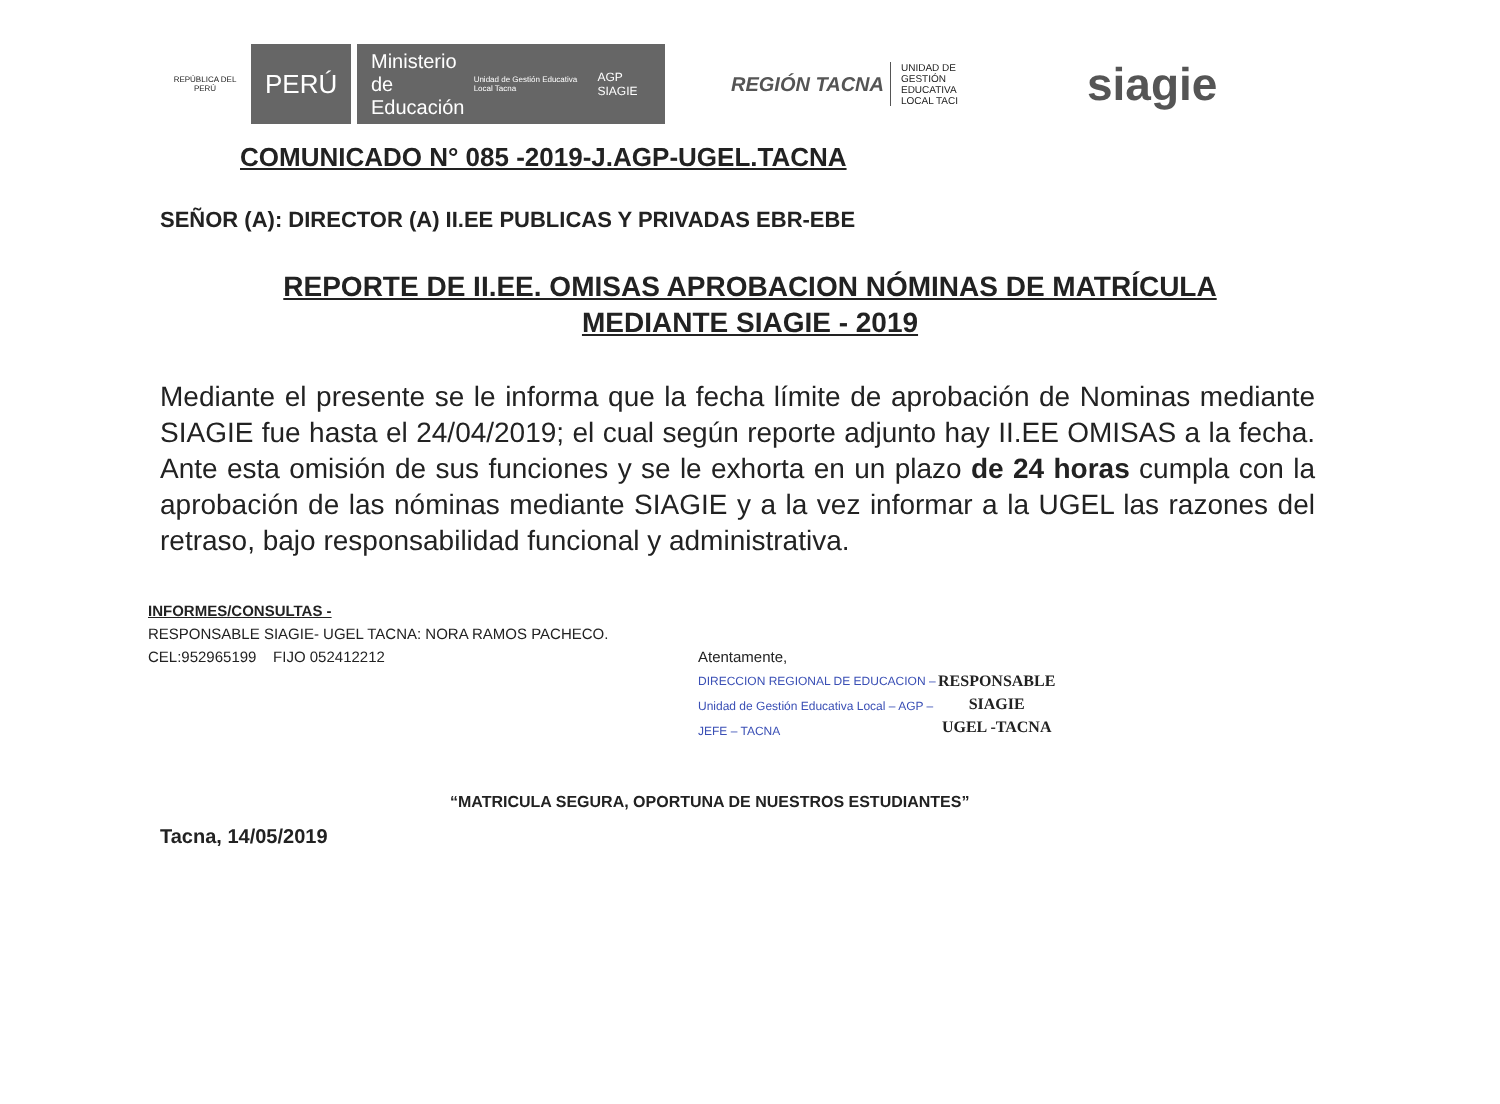REPÚBLICA DEL PERÚ
PERÚ
Ministerio
de Educación Unidad de Gestión Educativa Local Tacna AGP SIAGIE
REGIÓN TACNA
UNIDAD DE GESTIÓN EDUCATIVA LOCAL TACI
siagie
COMUNICADO N° 085 -2019-J.AGP-UGEL.TACNA
SEÑOR (A): DIRECTOR (A) II.EE PUBLICAS Y PRIVADAS EBR-EBE
REPORTE DE II.EE. OMISAS APROBACION NÓMINAS DE MATRÍCULA
MEDIANTE SIAGIE - 2019
Mediante el presente se le informa que la fecha límite de aprobación de Nominas mediante SIAGIE fue hasta el 24/04/2019; el cual según reporte adjunto hay II.EE OMISAS a la fecha. Ante esta omisión de sus funciones y se le exhorta en un plazo de 24 horas cumpla con la aprobación de las nóminas mediante SIAGIE y a la vez informar a la UGEL las razones del retraso, bajo responsabilidad funcional y administrativa.
INFORMES/CONSULTAS -
RESPONSABLE SIAGIE- UGEL TACNA: NORA RAMOS PACHECO.
CEL:952965199 FIJO 052412212
Atentamente,
DIRECCION REGIONAL DE EDUCACION – Unidad de Gestión Educativa Local – AGP – JEFE – TACNA
RESPONSABLE
SIAGIE
UGEL -TACNA
“MATRICULA SEGURA, OPORTUNA DE NUESTROS ESTUDIANTES”
Tacna, 14/05/2019